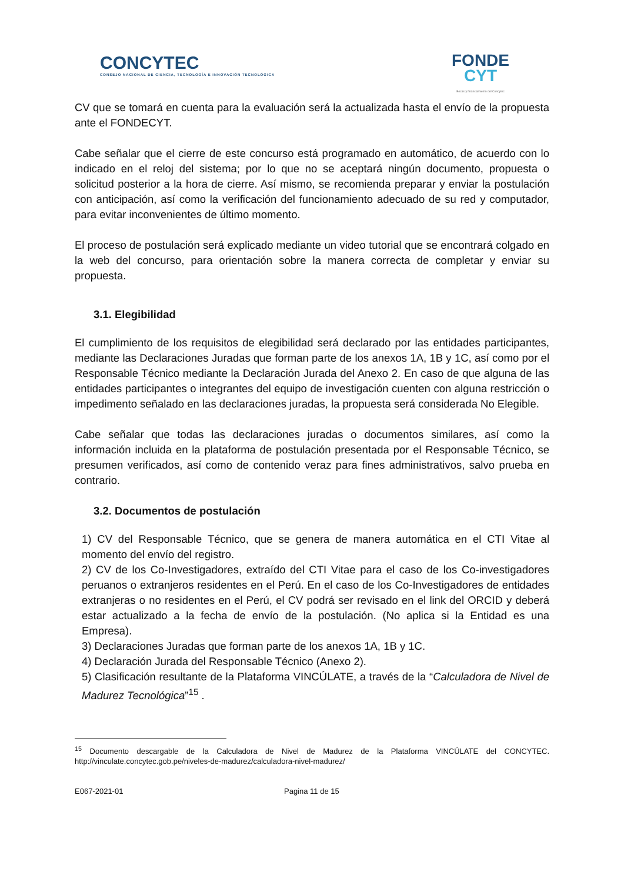CONCYTEC
CONSEJO NACIONAL DE CIENCIA, TECNOLOGÍA E INNOVACIÓN TECNOLÓGICA
FONDE
CYT
Becas y financiamiento del Concytec
CV que se tomará en cuenta para la evaluación será la actualizada hasta el envío de la propuesta ante el FONDECYT.
Cabe señalar que el cierre de este concurso está programado en automático, de acuerdo con lo indicado en el reloj del sistema; por lo que no se aceptará ningún documento, propuesta o solicitud posterior a la hora de cierre. Así mismo, se recomienda preparar y enviar la postulación con anticipación, así como la verificación del funcionamiento adecuado de su red y computador, para evitar inconvenientes de último momento.
El proceso de postulación será explicado mediante un video tutorial que se encontrará colgado en la web del concurso, para orientación sobre la manera correcta de completar y enviar su propuesta.
3.1. Elegibilidad
El cumplimiento de los requisitos de elegibilidad será declarado por las entidades participantes, mediante las Declaraciones Juradas que forman parte de los anexos 1A, 1B y 1C, así como por el Responsable Técnico mediante la Declaración Jurada del Anexo 2. En caso de que alguna de las entidades participantes o integrantes del equipo de investigación cuenten con alguna restricción o impedimento señalado en las declaraciones juradas, la propuesta será considerada No Elegible.
Cabe señalar que todas las declaraciones juradas o documentos similares, así como la información incluida en la plataforma de postulación presentada por el Responsable Técnico, se presumen verificados, así como de contenido veraz para fines administrativos, salvo prueba en contrario.
3.2. Documentos de postulación
1) CV del Responsable Técnico, que se genera de manera automática en el CTI Vitae al momento del envío del registro.
2) CV de los Co-Investigadores, extraído del CTI Vitae para el caso de los Co-investigadores peruanos o extranjeros residentes en el Perú. En el caso de los Co-Investigadores de entidades extranjeras o no residentes en el Perú, el CV podrá ser revisado en el link del ORCID y deberá estar actualizado a la fecha de envío de la postulación. (No aplica si la Entidad es una Empresa).
3) Declaraciones Juradas que forman parte de los anexos 1A, 1B y 1C.
4) Declaración Jurada del Responsable Técnico (Anexo 2).
5) Clasificación resultante de la Plataforma VINCÚLATE, a través de la “Calculadora de Nivel de Madurez Tecnológica”<sup>15</sup> .
<sup>15</sup> Documento descargable de la Calculadora de Nivel de Madurez de la Plataforma VINCÚLATE del CONCYTEC. http://vinculate.concytec.gob.pe/niveles-de-madurez/calculadora-nivel-madurez/
E067-2021-01 Pagina 11 de 15